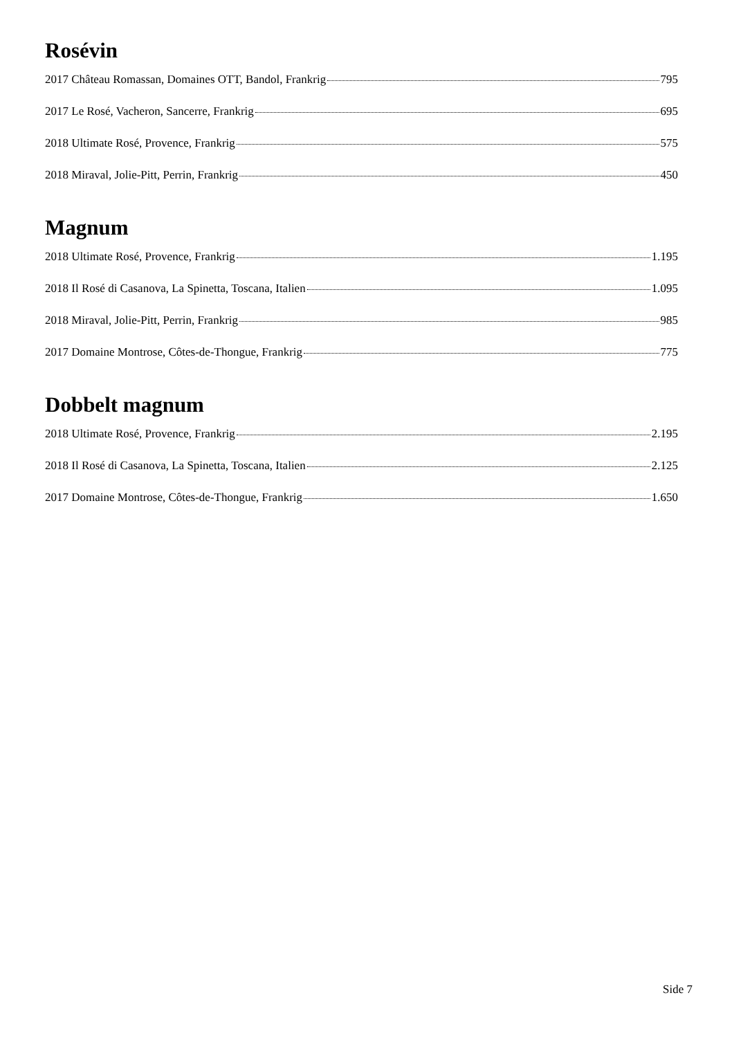Rosévin
2017 Château Romassan, Domaines OTT, Bandol, Frankrig 795
2017 Le Rosé, Vacheron, Sancerre, Frankrig 695
2018 Ultimate Rosé, Provence, Frankrig 575
2018 Miraval, Jolie-Pitt, Perrin, Frankrig 450
Magnum
2018 Ultimate Rosé, Provence, Frankrig 1.195
2018 Il Rosé di Casanova, La Spinetta, Toscana, Italien 1.095
2018 Miraval, Jolie-Pitt, Perrin, Frankrig 985
2017 Domaine Montrose, Côtes-de-Thongue, Frankrig 775
Dobbelt magnum
2018 Ultimate Rosé, Provence, Frankrig 2.195
2018 Il Rosé di Casanova, La Spinetta, Toscana, Italien 2.125
2017 Domaine Montrose, Côtes-de-Thongue, Frankrig 1.650
Side 7